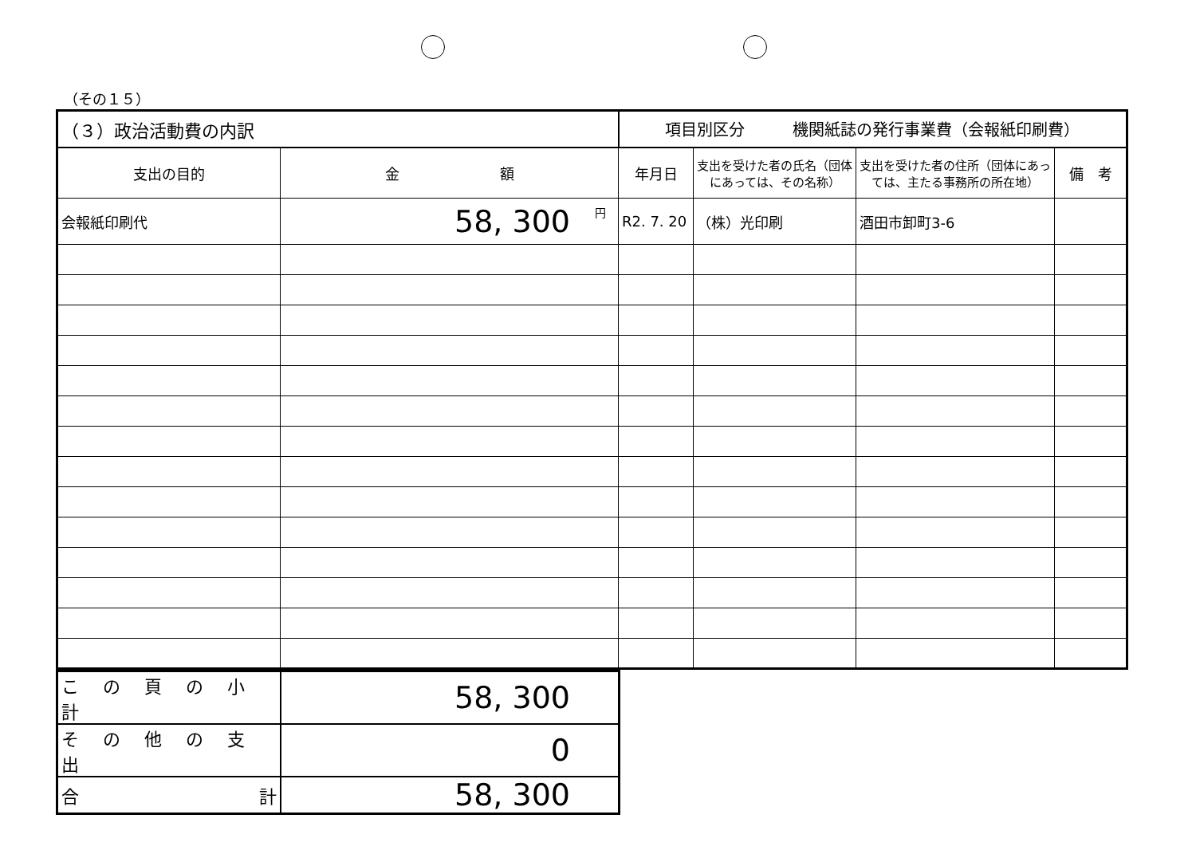（その１５）
| （３）政治活動費の内訳 | | 項目別区分 機関紙誌の発行事業費（会報紙印刷費） | | | |
| 支出の目的 | 金 額 | 年月日 | 支出を受けた者の氏名（団体にあっては、その名称） | 支出を受けた者の住所（団体にあっては、主たる事務所の所在地） | 備 考 |
| 会報紙印刷代 | <sup>円</sup>58, 300 | R2. 7. 20 | （株）光印刷 | 酒田市卸町3-6 | |
| この頁の小計 | 58, 300 |
| その他の支出 | 0 |
| 合 計 | 58, 300 |